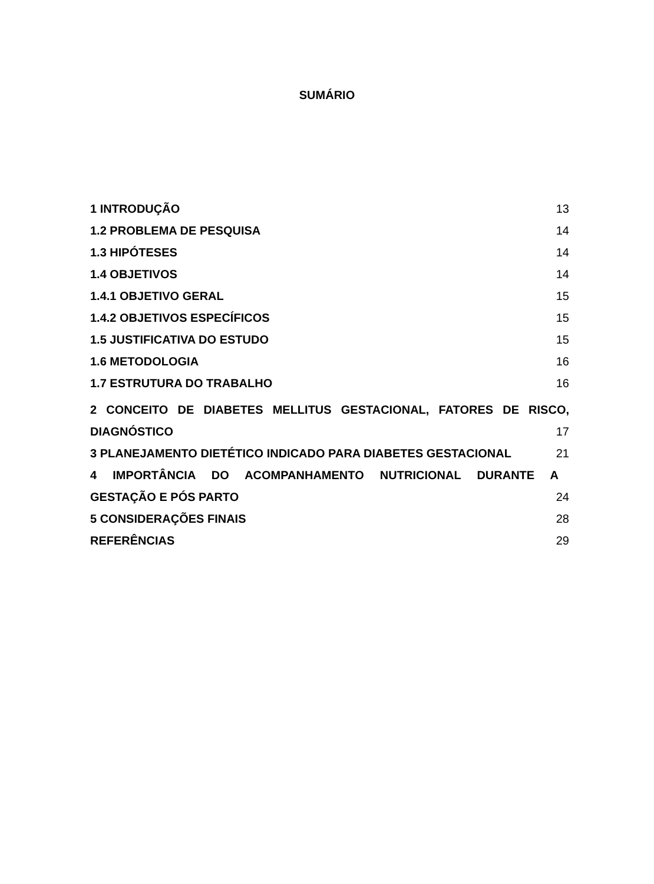SUMÁRIO
1 INTRODUÇÃO 13
1.2 PROBLEMA DE PESQUISA 14
1.3 HIPÓTESES 14
1.4 OBJETIVOS 14
1.4.1 OBJETIVO GERAL 15
1.4.2 OBJETIVOS ESPECÍFICOS 15
1.5 JUSTIFICATIVA DO ESTUDO 15
1.6 METODOLOGIA 16
1.7 ESTRUTURA DO TRABALHO 16
2 CONCEITO DE DIABETES MELLITUS GESTACIONAL, FATORES DE RISCO,
DIAGNÓSTICO 17
3 PLANEJAMENTO DIETÉTICO INDICADO PARA DIABETES GESTACIONAL 21
4 IMPORTÂNCIA DO ACOMPANHAMENTO NUTRICIONAL DURANTE A
GESTAÇÃO E PÓS PARTO 24
5 CONSIDERAÇÕES FINAIS 28
REFERÊNCIAS 29